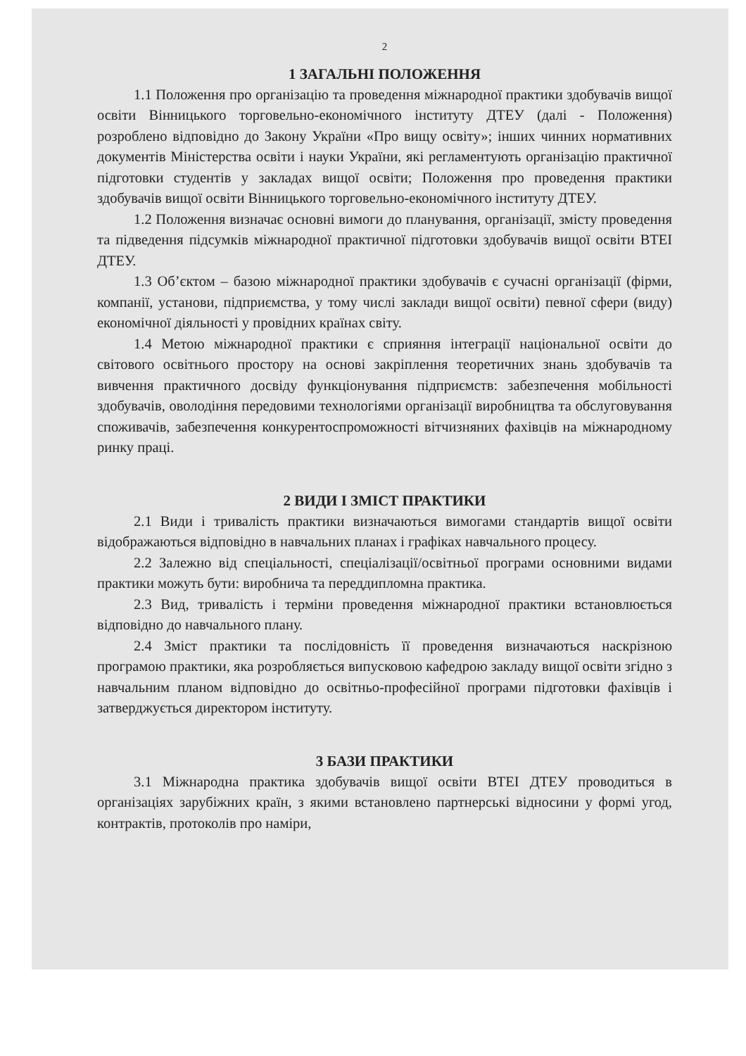2
1 ЗАГАЛЬНІ ПОЛОЖЕННЯ
1.1 Положення про організацію та проведення міжнародної практики здобувачів вищої освіти Вінницького торговельно-економічного інституту ДТЕУ (далі - Положення) розроблено відповідно до Закону України «Про вищу освіту»; інших чинних нормативних документів Міністерства освіти і науки України, які регламентують організацію практичної підготовки студентів у закладах вищої освіти; Положення про проведення практики здобувачів вищої освіти Вінницького торговельно-економічного інституту ДТЕУ.
1.2 Положення визначає основні вимоги до планування, організації, змісту проведення та підведення підсумків міжнародної практичної підготовки здобувачів вищої освіти ВТЕІ ДТЕУ.
1.3 Об’єктом – базою міжнародної практики здобувачів є сучасні організації (фірми, компанії, установи, підприємства, у тому числі заклади вищої освіти) певної сфери (виду) економічної діяльності у провідних країнах світу.
1.4 Метою міжнародної практики є сприяння інтеграції національної освіти до світового освітнього простору на основі закріплення теоретичних знань здобувачів та вивчення практичного досвіду функціонування підприємств: забезпечення мобільності здобувачів, оволодіння передовими технологіями організації виробництва та обслуговування споживачів, забезпечення конкурентоспроможності вітчизняних фахівців на міжнародному ринку праці.
2 ВИДИ І ЗМІСТ ПРАКТИКИ
2.1 Види і тривалість практики визначаються вимогами стандартів вищої освіти відображаються відповідно в навчальних планах і графіках навчального процесу.
2.2 Залежно від спеціальності, спеціалізації/освітньої програми основними видами практики можуть бути: виробнича та переддипломна практика.
2.3 Вид, тривалість і терміни проведення міжнародної практики встановлюється відповідно до навчального плану.
2.4 Зміст практики та послідовність її проведення визначаються наскрізною програмою практики, яка розробляється випусковою кафедрою закладу вищої освіти згідно з навчальним планом відповідно до освітньо-професійної програми підготовки фахівців і затверджується директором інституту.
3 БАЗИ ПРАКТИКИ
3.1 Міжнародна практика здобувачів вищої освіти ВТЕІ ДТЕУ проводиться в організаціях зарубіжних країн, з якими встановлено партнерські відносини у формі угод, контрактів, протоколів про наміри,